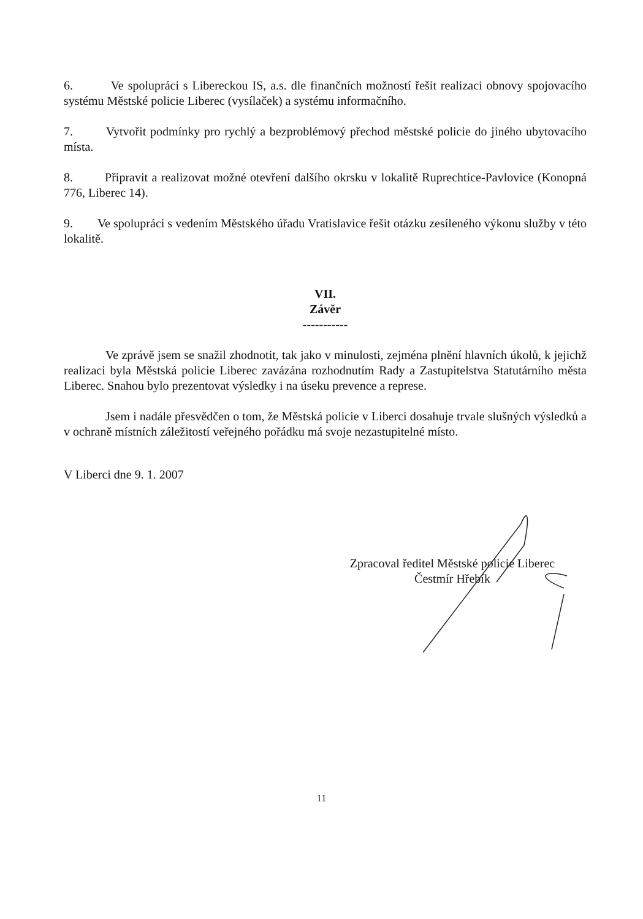6. Ve spolupráci s Libereckou IS, a.s. dle finančních možností řešit realizaci obnovy spojovacího systému Městské policie Liberec (vysílaček) a systému informačního.
7. Vytvořit podmínky pro rychlý a bezproblémový přechod městské policie do jiného ubytovacího místa.
8. Připravit a realizovat možné otevření dalšího okrsku v lokalitě Ruprechtice-Pavlovice (Konopná 776, Liberec 14).
9. Ve spolupráci s vedením Městského úřadu Vratislavice řešit otázku zesíleného výkonu služby v této lokalitě.
VII.
Závěr
-----------
Ve zprávě jsem se snažil zhodnotit, tak jako v minulosti, zejména plnění hlavních úkolů, k jejichž realizaci byla Městská policie Liberec zavázána rozhodnutím Rady a Zastupitelstva Statutárního města Liberec. Snahou bylo prezentovat výsledky i na úseku prevence a represe.
Jsem i nadále přesvědčen o tom, že Městská policie v Liberci dosahuje trvale slušných výsledků a v ochraně místních záležitostí veřejného pořádku má svoje nezastupitelné místo.
V Liberci dne 9. 1. 2007
Zpracoval ředitel Městské policie Liberec
Čestmír Hřebík
11